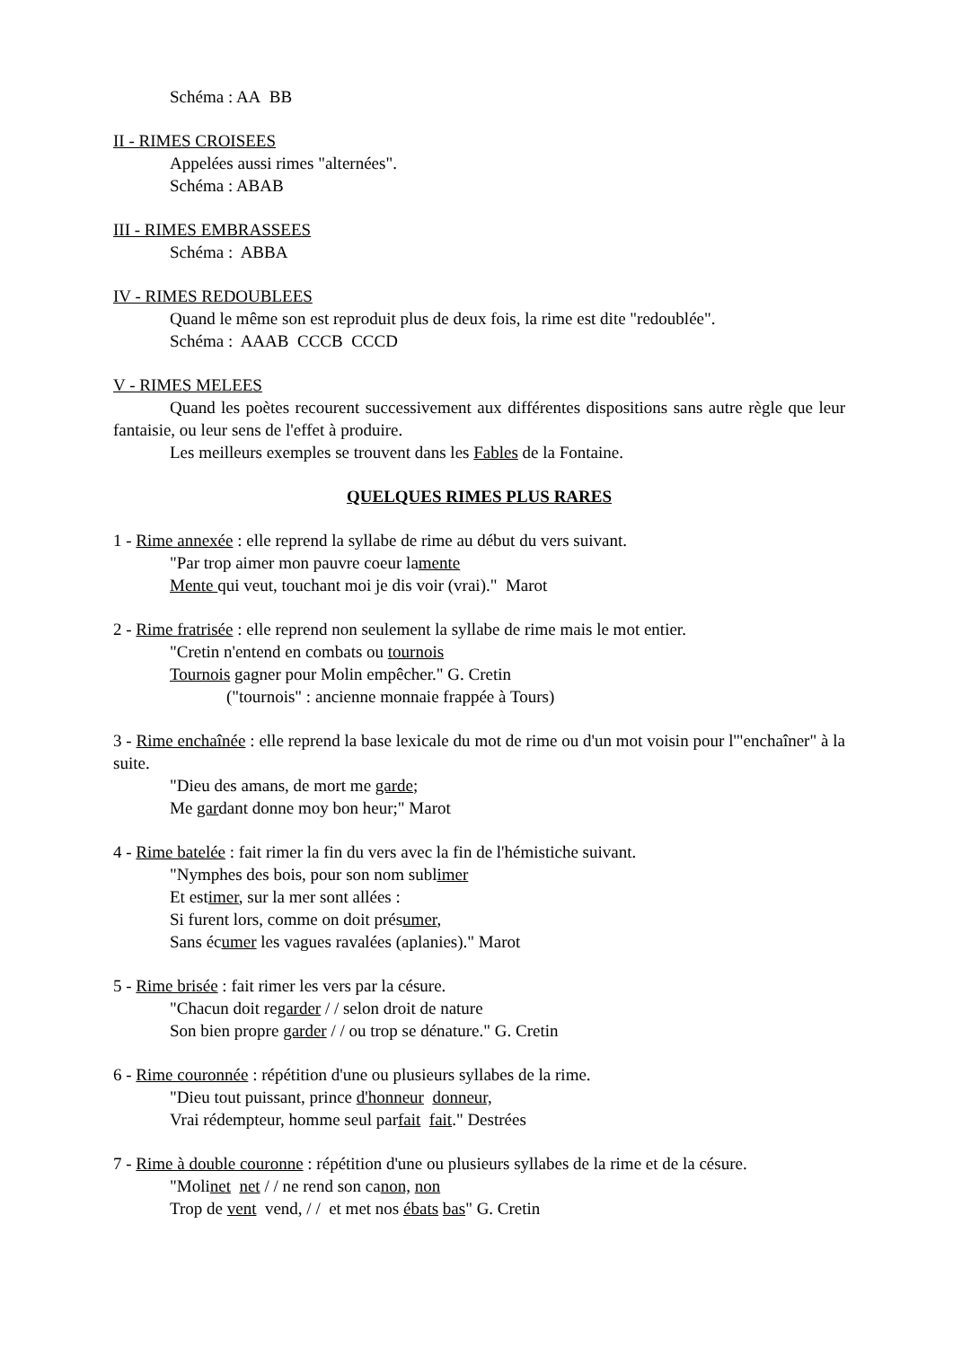Schéma : AA BB
II - RIMES CROISEES
Appelées aussi rimes "alternées".
Schéma : ABAB
III - RIMES EMBRASSEES
Schéma : ABBA
IV - RIMES REDOUBLEES
Quand le même son est reproduit plus de deux fois, la rime est dite "redoublée".
Schéma : AAAB CCCB CCCD
V - RIMES MELEES
Quand les poètes recourent successivement aux différentes dispositions sans autre règle que leur fantaisie, ou leur sens de l'effet à produire.
Les meilleurs exemples se trouvent dans les Fables de la Fontaine.
QUELQUES RIMES PLUS RARES
1 - Rime annexée : elle reprend la syllabe de rime au début du vers suivant.
"Par trop aimer mon pauvre coeur lamente
Mente qui veut, touchant moi je dis voir (vrai)." Marot
2 - Rime fratrisée : elle reprend non seulement la syllabe de rime mais le mot entier.
"Cretin n'entend en combats ou tournois
Tournois gagner pour Molin empêcher." G. Cretin
("tournois" : ancienne monnaie frappée à Tours)
3 - Rime enchaînée : elle reprend la base lexicale du mot de rime ou d'un mot voisin pour l'"enchaîner" à la suite.
"Dieu des amans, de mort me garde;
Me gardant donne moy bon heur;" Marot
4 - Rime batelée : fait rimer la fin du vers avec la fin de l'hémistiche suivant.
"Nymphes des bois, pour son nom sublimer
Et estimer, sur la mer sont allées :
Si furent lors, comme on doit présumer,
Sans écumer les vagues ravalées (aplanies)." Marot
5 - Rime brisée : fait rimer les vers par la césure.
"Chacun doit regarder / / selon droit de nature
Son bien propre garder / / ou trop se dénature." G. Cretin
6 - Rime couronnée : répétition d'une ou plusieurs syllabes de la rime.
"Dieu tout puissant, prince d'honneur donneur,
Vrai rédempteur, homme seul parfait fait." Destrées
7 - Rime à double couronne : répétition d'une ou plusieurs syllabes de la rime et de la césure.
"Molinet net / / ne rend son canon, non
Trop de vent vend, / / et met nos ébats bas" G. Cretin